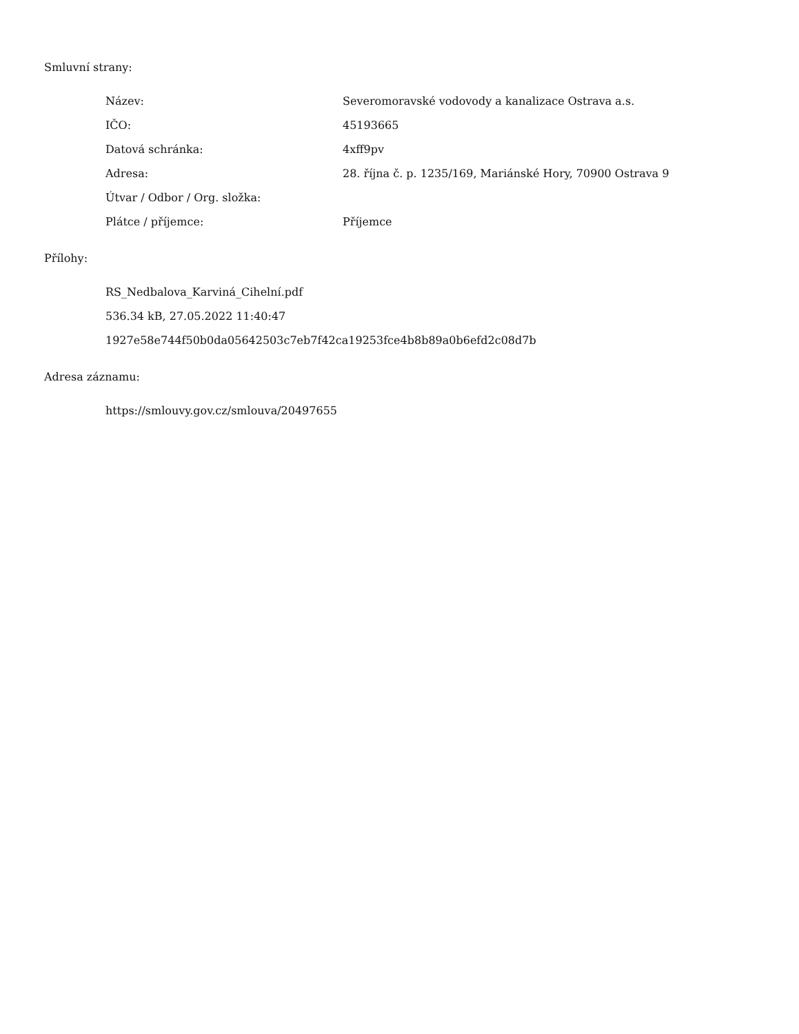Smluvní strany:
| Název: | Severomoravské vodovody a kanalizace Ostrava a.s. |
| IČO: | 45193665 |
| Datová schránka: | 4xff9pv |
| Adresa: | 28. října č. p. 1235/169, Mariánské Hory, 70900 Ostrava 9 |
| Útvar / Odbor / Org. složka: | |
| Plátce / příjemce: | Příjemce |
Přílohy:
RS_Nedbalova_Karviná_Cihelní.pdf
536.34 kB, 27.05.2022 11:40:47
1927e58e744f50b0da05642503c7eb7f42ca19253fce4b8b89a0b6efd2c08d7b
Adresa záznamu:
https://smlouvy.gov.cz/smlouva/20497655